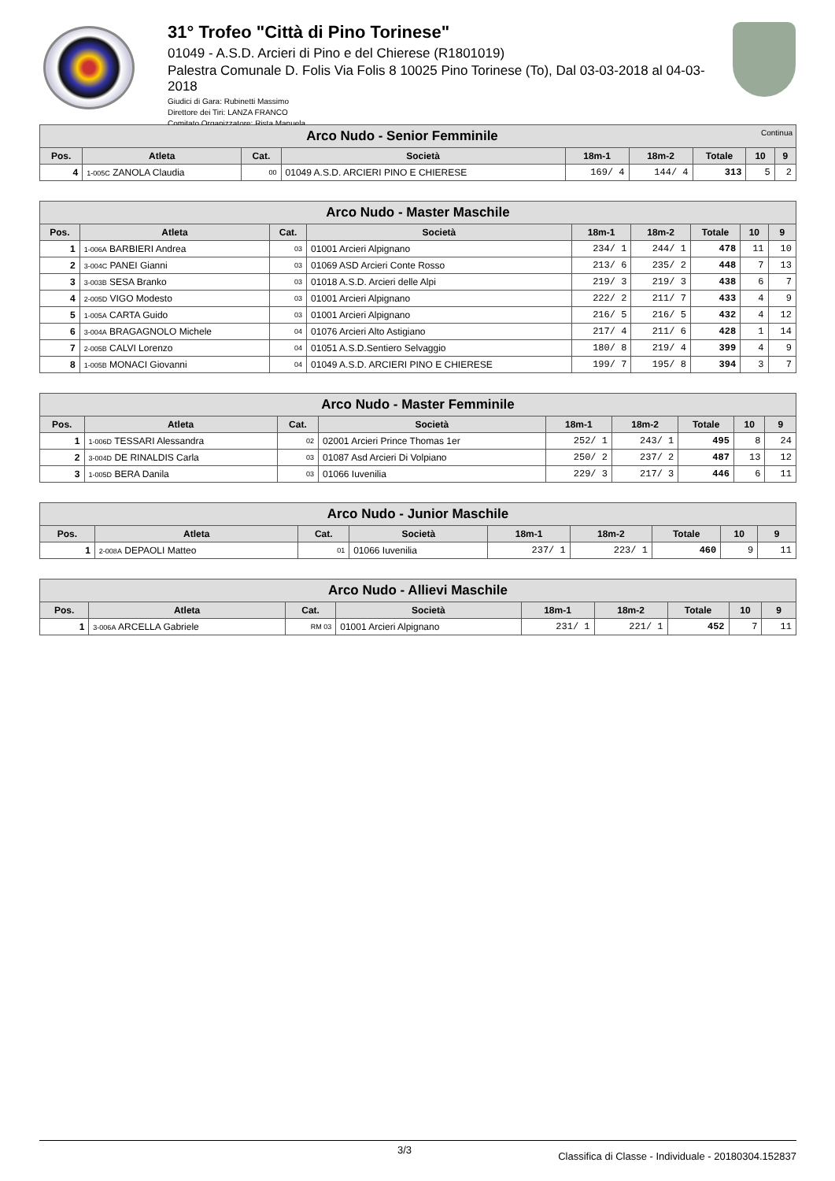31° Trofeo "Città di Pino Torinese"
01049 - A.S.D. Arcieri di Pino e del Chierese (R1801019)
Palestra Comunale D. Folis Via Folis 8 10025 Pino Torinese (To), Dal 03-03-2018 al 04-03-2018
Giudici di Gara: Rubinetti Massimo
Direttore dei Tiri: LANZA FRANCO
Comitato Organizzatore: Rista Manuela
| Arco Nudo - Senior Femminile Continua | | | | | | | | |
| --- | --- | --- | --- | --- | --- | --- | --- | --- |
| Pos. | Atleta | Cat. | Società | 18m-1 | 18m-2 | Totale | 10 | 9 |
| 4 | 1-005C ZANOLA Claudia | 00 | 01049 A.S.D. ARCIERI PINO E CHIERESE | 169/ 4 | 144/ 4 | 313 | 5 | 2 |
| Arco Nudo - Master Maschile | | | | | | | | |
| --- | --- | --- | --- | --- | --- | --- | --- | --- |
| Pos. | Atleta | Cat. | Società | 18m-1 | 18m-2 | Totale | 10 | 9 |
| 1 | 1-006A BARBIERI Andrea | 03 | 01001 Arcieri Alpignano | 234/ 1 | 244/ 1 | 478 | 11 | 10 |
| 2 | 3-004C PANEI Gianni | 03 | 01069 ASD Arcieri Conte Rosso | 213/ 6 | 235/ 2 | 448 | 7 | 13 |
| 3 | 3-003B SESA Branko | 03 | 01018 A.S.D. Arcieri delle Alpi | 219/ 3 | 219/ 3 | 438 | 6 | 7 |
| 4 | 2-005D VIGO Modesto | 03 | 01001 Arcieri Alpignano | 222/ 2 | 211/ 7 | 433 | 4 | 9 |
| 5 | 1-005A CARTA Guido | 03 | 01001 Arcieri Alpignano | 216/ 5 | 216/ 5 | 432 | 4 | 12 |
| 6 | 3-004A BRAGAGNOLO Michele | 04 | 01076 Arcieri Alto Astigiano | 217/ 4 | 211/ 6 | 428 | 1 | 14 |
| 7 | 2-005B CALVI Lorenzo | 04 | 01051 A.S.D.Sentiero Selvaggio | 180/ 8 | 219/ 4 | 399 | 4 | 9 |
| 8 | 1-005B MONACI Giovanni | 04 | 01049 A.S.D. ARCIERI PINO E CHIERESE | 199/ 7 | 195/ 8 | 394 | 3 | 7 |
| Arco Nudo - Master Femminile | | | | | | | | |
| --- | --- | --- | --- | --- | --- | --- | --- | --- |
| Pos. | Atleta | Cat. | Società | 18m-1 | 18m-2 | Totale | 10 | 9 |
| 1 | 1-006D TESSARI Alessandra | 02 | 02001 Arcieri Prince Thomas 1er | 252/ 1 | 243/ 1 | 495 | 8 | 24 |
| 2 | 3-004D DE RINALDIS Carla | 03 | 01087 Asd Arcieri Di Volpiano | 250/ 2 | 237/ 2 | 487 | 13 | 12 |
| 3 | 1-005D BERA Danila | 03 | 01066 Iuvenilia | 229/ 3 | 217/ 3 | 446 | 6 | 11 |
| Arco Nudo - Junior Maschile | | | | | | | | |
| --- | --- | --- | --- | --- | --- | --- | --- | --- |
| Pos. | Atleta | Cat. | Società | 18m-1 | 18m-2 | Totale | 10 | 9 |
| 1 | 2-008A DEPAOLI Matteo | 01 | 01066 Iuvenilia | 237/ 1 | 223/ 1 | 460 | 9 | 11 |
| Arco Nudo - Allievi Maschile | | | | | | | | |
| --- | --- | --- | --- | --- | --- | --- | --- | --- |
| Pos. | Atleta | Cat. | Società | 18m-1 | 18m-2 | Totale | 10 | 9 |
| 1 | 3-006A ARCELLA Gabriele | RM 03 | 01001 Arcieri Alpignano | 231/ 1 | 221/ 1 | 452 | 7 | 11 |
3/3 Classifica di Classe - Individuale - 20180304.152837